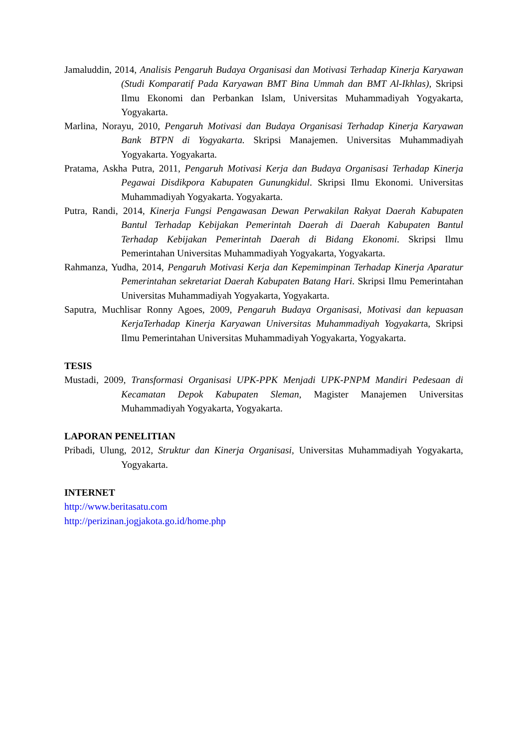Jamaluddin, 2014, Analisis Pengaruh Budaya Organisasi dan Motivasi Terhadap Kinerja Karyawan (Studi Komparatif Pada Karyawan BMT Bina Ummah dan BMT Al-Ikhlas), Skripsi Ilmu Ekonomi dan Perbankan Islam, Universitas Muhammadiyah Yogyakarta, Yogyakarta.
Marlina, Norayu, 2010, Pengaruh Motivasi dan Budaya Organisasi Terhadap Kinerja Karyawan Bank BTPN di Yogyakarta. Skripsi Manajemen. Universitas Muhammadiyah Yogyakarta. Yogyakarta.
Pratama, Askha Putra, 2011, Pengaruh Motivasi Kerja dan Budaya Organisasi Terhadap Kinerja Pegawai Disdikpora Kabupaten Gunungkidul. Skripsi Ilmu Ekonomi. Universitas Muhammadiyah Yogyakarta. Yogyakarta.
Putra, Randi, 2014, Kinerja Fungsi Pengawasan Dewan Perwakilan Rakyat Daerah Kabupaten Bantul Terhadap Kebijakan Pemerintah Daerah di Daerah Kabupaten Bantul Terhadap Kebijakan Pemerintah Daerah di Bidang Ekonomi. Skripsi Ilmu Pemerintahan Universitas Muhammadiyah Yogyakarta, Yogyakarta.
Rahmanza, Yudha, 2014, Pengaruh Motivasi Kerja dan Kepemimpinan Terhadap Kinerja Aparatur Pemerintahan sekretariat Daerah Kabupaten Batang Hari. Skripsi Ilmu Pemerintahan Universitas Muhammadiyah Yogyakarta, Yogyakarta.
Saputra, Muchlisar Ronny Agoes, 2009, Pengaruh Budaya Organisasi, Motivasi dan kepuasan KerjaTerhadap Kinerja Karyawan Universitas Muhammadiyah Yogyakarta, Skripsi Ilmu Pemerintahan Universitas Muhammadiyah Yogyakarta, Yogyakarta.
TESIS
Mustadi, 2009, Transformasi Organisasi UPK-PPK Menjadi UPK-PNPM Mandiri Pedesaan di Kecamatan Depok Kabupaten Sleman, Magister Manajemen Universitas Muhammadiyah Yogyakarta, Yogyakarta.
LAPORAN PENELITIAN
Pribadi, Ulung, 2012, Struktur dan Kinerja Organisasi, Universitas Muhammadiyah Yogyakarta, Yogyakarta.
INTERNET
http://www.beritasatu.com
http://perizinan.jogjakota.go.id/home.php